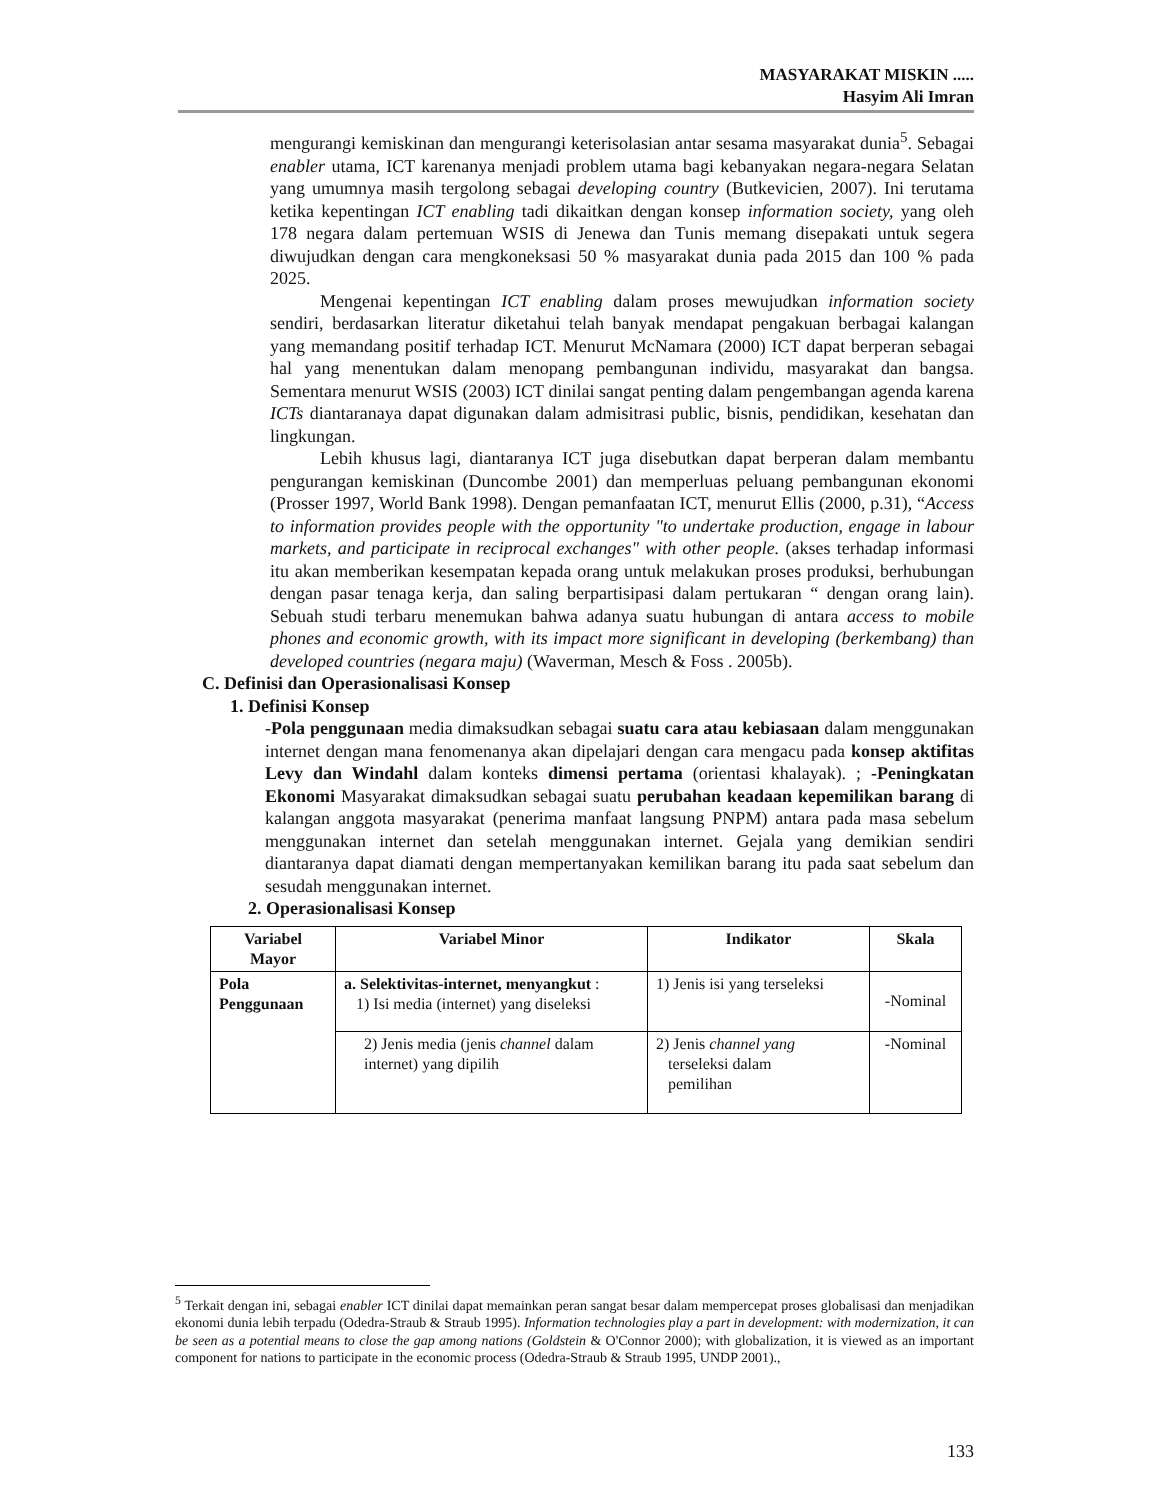MASYARAKAT MISKIN .....
Hasyim Ali Imran
mengurangi kemiskinan dan mengurangi keterisolasian antar sesama masyarakat dunia<sup>5</sup>. Sebagai enabler utama, ICT karenanya menjadi problem utama bagi kebanyakan negara-negara Selatan yang umumnya masih tergolong sebagai developing country (Butkevicien, 2007). Ini terutama ketika kepentingan ICT enabling tadi dikaitkan dengan konsep information society, yang oleh 178 negara dalam pertemuan WSIS di Jenewa dan Tunis memang disepakati untuk segera diwujudkan dengan cara mengkoneksasi 50 % masyarakat dunia pada 2015 dan 100 % pada 2025.
Mengenai kepentingan ICT enabling dalam proses mewujudkan information society sendiri, berdasarkan literatur diketahui telah banyak mendapat pengakuan berbagai kalangan yang memandang positif terhadap ICT. Menurut McNamara (2000) ICT dapat berperan sebagai hal yang menentukan dalam menopang pembangunan individu, masyarakat dan bangsa. Sementara menurut WSIS (2003) ICT dinilai sangat penting dalam pengembangan agenda karena ICTs diantaranaya dapat digunakan dalam admisitrasi public, bisnis, pendidikan, kesehatan dan lingkungan.
Lebih khusus lagi, diantaranya ICT juga disebutkan dapat berperan dalam membantu pengurangan kemiskinan (Duncombe 2001) dan memperluas peluang pembangunan ekonomi (Prosser 1997, World Bank 1998). Dengan pemanfaatan ICT, menurut Ellis (2000, p.31), “Access to information provides people with the opportunity "to undertake production, engage in labour markets, and participate in reciprocal exchanges" with other people. (akses terhadap informasi itu akan memberikan kesempatan kepada orang untuk melakukan proses produksi, berhubungan dengan pasar tenaga kerja, dan saling berpartisipasi dalam pertukaran “ dengan orang lain). Sebuah studi terbaru menemukan bahwa adanya suatu hubungan di antara access to mobile phones and economic growth, with its impact more significant in developing (berkembang) than developed countries (negara maju) (Waverman, Mesch & Foss . 2005b).
C. Definisi dan Operasionalisasi Konsep
1. Definisi Konsep
-Pola penggunaan media dimaksudkan sebagai suatu cara atau kebiasaan dalam menggunakan internet dengan mana fenomenanya akan dipelajari dengan cara mengacu pada konsep aktifitas Levy dan Windahl dalam konteks dimensi pertama (orientasi khalayak). ; -Peningkatan Ekonomi Masyarakat dimaksudkan sebagai suatu perubahan keadaan kepemilikan barang di kalangan anggota masyarakat (penerima manfaat langsung PNPM) antara pada masa sebelum menggunakan internet dan setelah menggunakan internet. Gejala yang demikian sendiri diantaranya dapat diamati dengan mempertanyakan kemilikan barang itu pada saat sebelum dan sesudah menggunakan internet.
2. Operasionalisasi Konsep
| Variabel Mayor | Variabel Minor | Indikator | Skala |
| --- | --- | --- | --- |
| Pola Penggunaan | a. Selektivitas-internet, menyangkut : 1) Isi media (internet) yang diseleksi | 1) Jenis isi yang terseleksi | -Nominal |
| | 2) Jenis media (jenis channel dalam internet) yang dipilih | 2) Jenis channel yang terseleksi dalam pemilihan | -Nominal |
<sup>5</sup> Terkait dengan ini, sebagai enabler ICT dinilai dapat memainkan peran sangat besar dalam mempercepat proses globalisasi dan menjadikan ekonomi dunia lebih terpadu (Odedra-Straub & Straub 1995). Information technologies play a part in development: with modernization, it can be seen as a potential means to close the gap among nations (Goldstein & O'Connor 2000); with globalization, it is viewed as an important component for nations to participate in the economic process (Odedra-Straub & Straub 1995, UNDP 2001).,
133